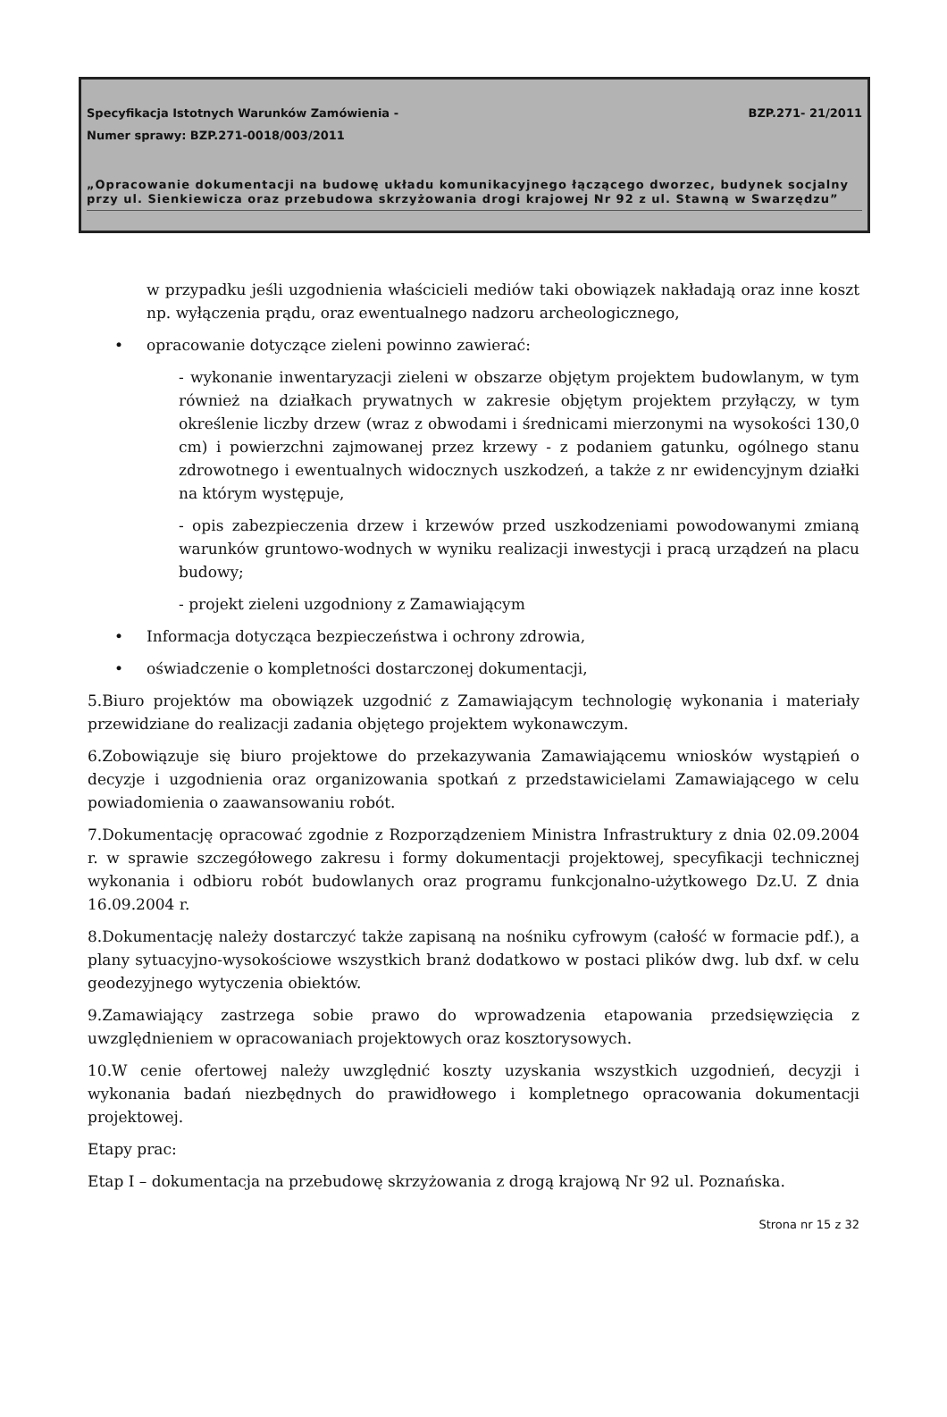Specyfikacja Istotnych Warunków Zamówienia -
BZP.271- 21/2011
Numer sprawy: BZP.271-0018/003/2011
„Opracowanie dokumentacji na budowę układu komunikacyjnego łączącego dworzec, budynek socjalny przy ul. Sienkiewicza oraz przebudowa skrzyżowania drogi krajowej Nr 92 z ul. Stawną w Swarzędzu”
w przypadku jeśli uzgodnienia właścicieli mediów taki obowiązek nakładają oraz inne koszt np. wyłączenia prądu, oraz ewentualnego nadzoru archeologicznego,
• opracowanie dotyczące zieleni powinno zawierać:
- wykonanie inwentaryzacji zieleni w obszarze objętym projektem budowlanym, w tym również na działkach prywatnych w zakresie objętym projektem przyłączy, w tym określenie liczby drzew (wraz z obwodami i średnicami mierzonymi na wysokości 130,0 cm) i powierzchni zajmowanej przez krzewy - z podaniem gatunku, ogólnego stanu zdrowotnego i ewentualnych widocznych uszkodzeń, a także z nr ewidencyjnym działki na którym występuje,
- opis zabezpieczenia drzew i krzewów przed uszkodzeniami powodowanymi zmianą warunków gruntowo-wodnych w wyniku realizacji inwestycji i pracą urządzeń na placu budowy;
- projekt zieleni uzgodniony z Zamawiającym
• Informacja dotycząca bezpieczeństwa i ochrony zdrowia,
• oświadczenie o kompletności dostarczonej dokumentacji,
5.Biuro projektów ma obowiązek uzgodnić z Zamawiającym technologię wykonania i materiały przewidziane do realizacji zadania objętego projektem wykonawczym.
6.Zobowiązuje się biuro projektowe do przekazywania Zamawiającemu wniosków wystąpień o decyzje i uzgodnienia oraz organizowania spotkań z przedstawicielami Zamawiającego w celu powiadomienia o zaawansowaniu robót.
7.Dokumentację opracować zgodnie z Rozporządzeniem Ministra Infrastruktury z dnia 02.09.2004 r. w sprawie szczegółowego zakresu i formy dokumentacji projektowej, specyfikacji technicznej wykonania i odbioru robót budowlanych oraz programu funkcjonalno-użytkowego Dz.U. Z dnia 16.09.2004 r.
8.Dokumentację należy dostarczyć także zapisaną na nośniku cyfrowym (całość w formacie pdf.), a plany sytuacyjno-wysokościowe wszystkich branż dodatkowo w postaci plików dwg. lub dxf. w celu geodezyjnego wytyczenia obiektów.
9.Zamawiający zastrzega sobie prawo do wprowadzenia etapowania przedsięwzięcia z uwzględnieniem w opracowaniach projektowych oraz kosztorysowych.
10.W cenie ofertowej należy uwzględnić koszty uzyskania wszystkich uzgodnień, decyzji i wykonania badań niezbędnych do prawidłowego i kompletnego opracowania dokumentacji projektowej.
Etapy prac:
Etap I – dokumentacja na przebudowę skrzyżowania z drogą krajową Nr 92 ul. Poznańska.
Strona nr 15 z 32